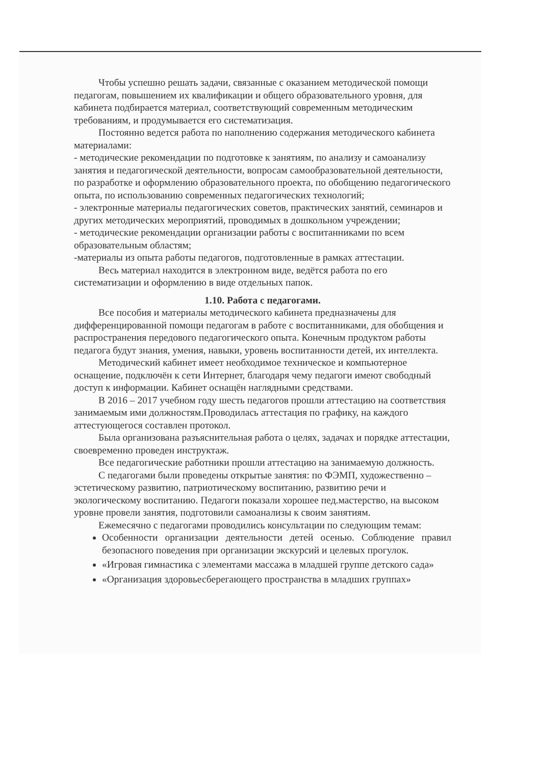Чтобы успешно решать задачи, связанные с оказанием методической помощи педагогам, повышением их квалификации и общего образовательного уровня, для кабинета подбирается материал, соответствующий современным методическим требованиям, и продумывается его систематизация.
Постоянно ведется работа по наполнению содержания методического кабинета материалами:
- методические рекомендации по подготовке к занятиям, по анализу и самоанализу занятия и педагогической деятельности, вопросам самообразовательной деятельности, по разработке и оформлению образовательного проекта, по обобщению педагогического опыта, по использованию современных педагогических технологий;
- электронные материалы педагогических советов, практических занятий, семинаров и других методических мероприятий, проводимых в дошкольном учреждении;
- методические рекомендации организации работы с воспитанниками по всем образовательным областям;
-материалы из опыта работы педагогов, подготовленные в рамках аттестации.
Весь материал находится в электронном виде, ведётся работа по его систематизации и оформлению в виде отдельных папок.
1.10. Работа с педагогами.
Все пособия и материалы методического кабинета предназначены для дифференцированной помощи педагогам в работе с воспитанниками, для обобщения и распространения передового педагогического опыта. Конечным продуктом работы педагога будут знания, умения, навыки, уровень воспитанности детей, их интеллекта.
Методический кабинет имеет необходимое техническое и компьютерное оснащение, подключён к сети Интернет, благодаря чему педагоги имеют свободный доступ к информации. Кабинет оснащён наглядными средствами.
В 2016 – 2017 учебном году шесть педагогов прошли аттестацию на соответствия занимаемым ими должностям.Проводилась аттестация по графику, на каждого аттестующегося составлен протокол.
Была организована разъяснительная работа о целях, задачах и порядке аттестации, своевременно проведен инструктаж.
Все педагогические работники прошли аттестацию на занимаемую должность.
С педагогами были проведены открытые занятия: по ФЭМП, художественно – эстетическому развитию, патриотическому воспитанию, развитию речи и экологическому воспитанию. Педагоги показали хорошее пед.мастерство, на высоком уровне провели занятия, подготовили самоанализы к своим занятиям.
Ежемесячно с педагогами проводились консультации по следующим темам:
Особенности организации деятельности детей осенью. Соблюдение правил безопасного поведения при организации экскурсий и целевых прогулок.
«Игровая гимнастика с элементами массажа в младшей группе детского сада»
«Организация здоровьесберегающего пространства в младших группах»